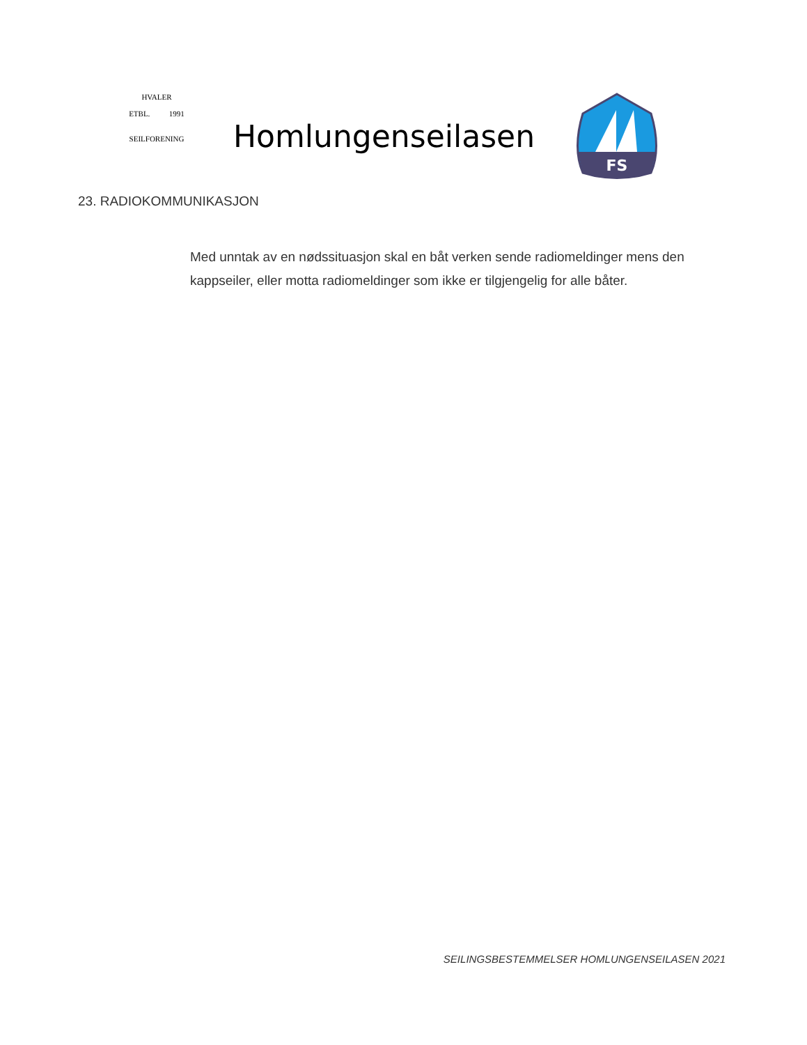HVALER
ETBL. 1991
SEILFORENING
Homlungenseilasen
FS
23. RADIOKOMMUNIKASJON
Med unntak av en nødssituasjon skal en båt verken sende radiomeldinger mens den kappseiler, eller motta radiomeldinger som ikke er tilgjengelig for alle båter.
SEILINGSBESTEMMELSER HOMLUNGENSEILASEN 2021